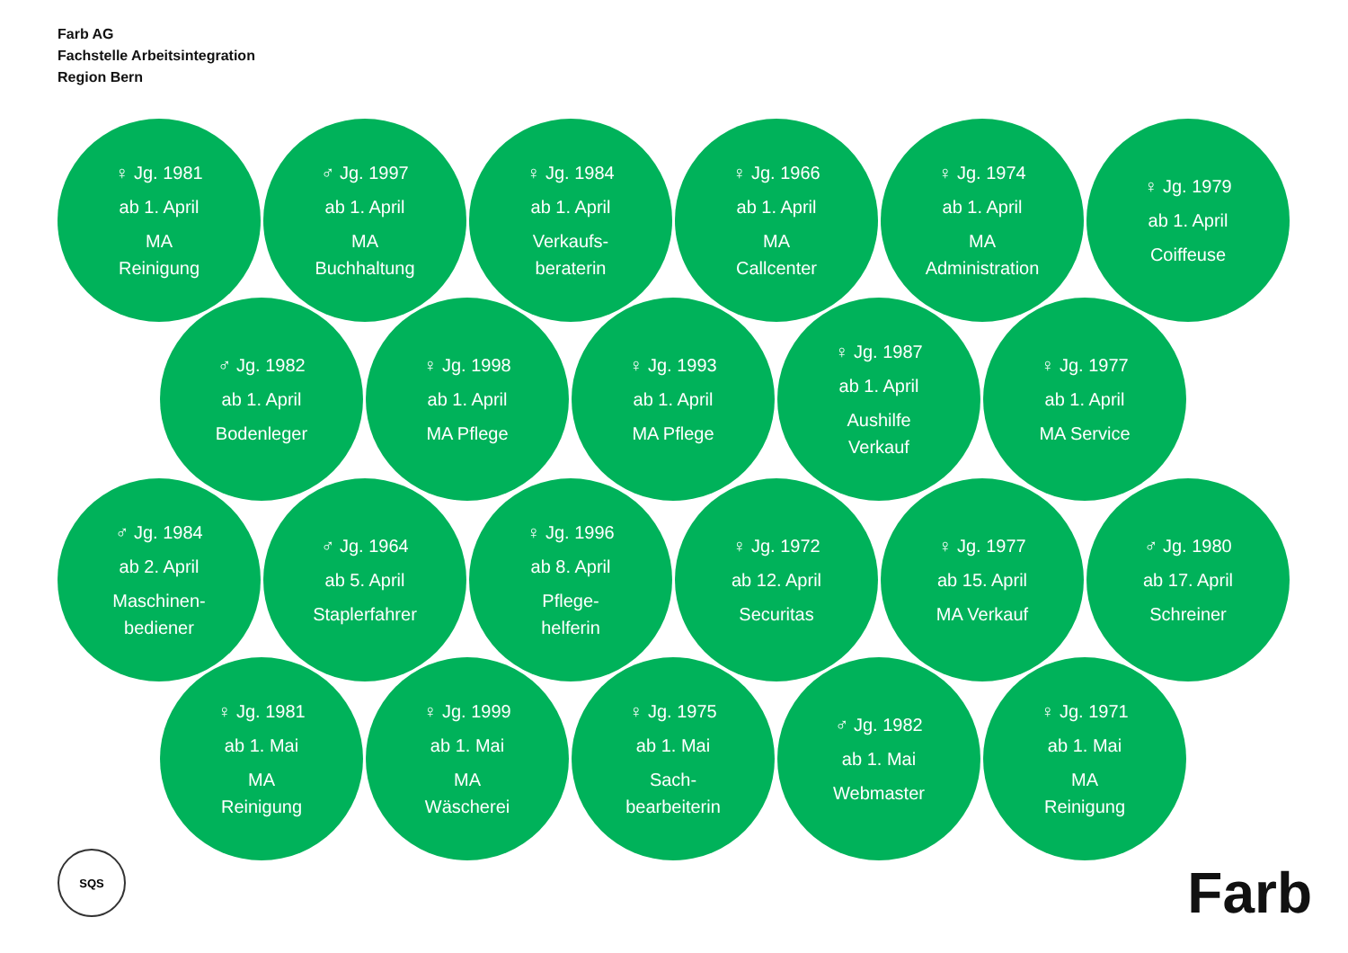Farb AG
Fachstelle Arbeitsintegration
Region Bern
♀ Jg. 1981
ab 1. April
MA
Reinigung
♂ Jg. 1997
ab 1. April
MA
Buchhaltung
♀ Jg. 1984
ab 1. April
Verkaufs-
beraterin
♀ Jg. 1966
ab 1. April
MA
Callcenter
♀ Jg. 1974
ab 1. April
MA
Administration
♀ Jg. 1979
ab 1. April
Coiffeuse
♂ Jg. 1982
ab 1. April
Bodenleger
♀ Jg. 1998
ab 1. April
MA Pflege
♀ Jg. 1993
ab 1. April
MA Pflege
♀ Jg. 1987
ab 1. April
Aushilfe
Verkauf
♀ Jg. 1977
ab 1. April
MA Service
♂ Jg. 1984
ab 2. April
Maschinen-
bediener
♂ Jg. 1964
ab 5. April
Staplerfahrer
♀ Jg. 1996
ab 8. April
Pflege-
helferin
♀ Jg. 1972
ab 12. April
Securitas
♀ Jg. 1977
ab 15. April
MA Verkauf
♂ Jg. 1980
ab 17. April
Schreiner
♀ Jg. 1981
ab 1. Mai
MA
Reinigung
♀ Jg. 1999
ab 1. Mai
MA
Wäscherei
♀ Jg. 1975
ab 1. Mai
Sach-
bearbeiterin
♂ Jg. 1982
ab 1. Mai
Webmaster
♀ Jg. 1971
ab 1. Mai
MA
Reinigung
SQS Farb